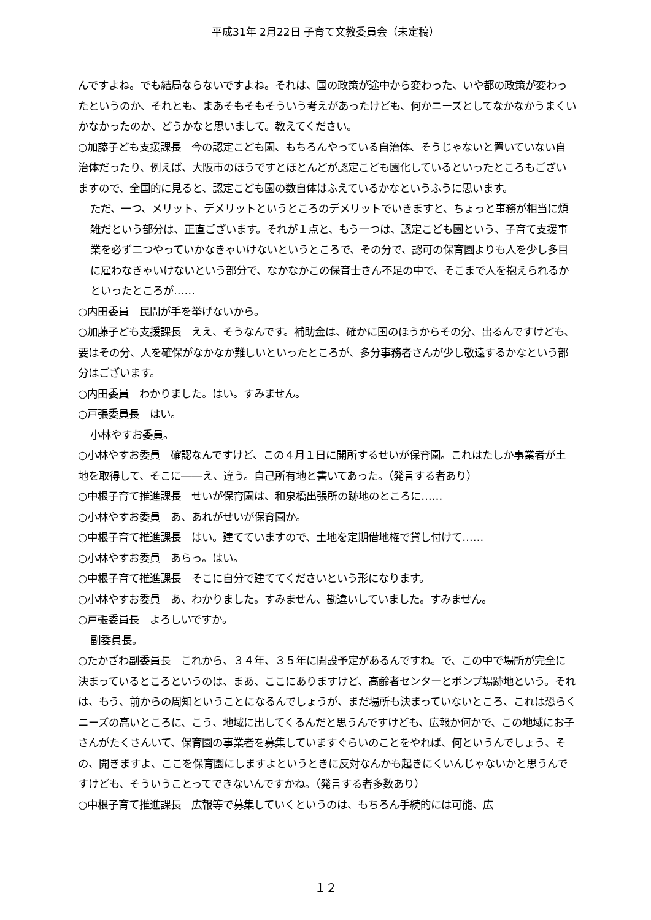平成31年 2月22日 子育て文教委員会（未定稿）
んですよね。でも結局ならないですよね。それは、国の政策が途中から変わった、いや都の政策が変わったというのか、それとも、まあそもそもそういう考えがあったけども、何かニーズとしてなかなかうまくいかなかったのか、どうかなと思いまして。教えてください。
○加藤子ども支援課長　今の認定こども園、もちろんやっている自治体、そうじゃないと置いていない自治体だったり、例えば、大阪市のほうですとほとんどが認定こども園化しているといったところもございますので、全国的に見ると、認定こども園の数自体はふえているかなというふうに思います。
ただ、一つ、メリット、デメリットというところのデメリットでいきますと、ちょっと事務が相当に煩雑だという部分は、正直ございます。それが１点と、もう一つは、認定こども園という、子育て支援事業を必ず二つやっていかなきゃいけないというところで、その分で、認可の保育園よりも人を少し多目に雇わなきゃいけないという部分で、なかなかこの保育士さん不足の中で、そこまで人を抱えられるかといったところが……
○内田委員　民間が手を挙げないから。
○加藤子ども支援課長　ええ、そうなんです。補助金は、確かに国のほうからその分、出るんですけども、要はその分、人を確保がなかなか難しいといったところが、多分事務者さんが少し敬遠するかなという部分はございます。
○内田委員　わかりました。はい。すみません。
○戸張委員長　はい。
小林やすお委員。
○小林やすお委員　確認なんですけど、この４月１日に開所するせいが保育園。これはたしか事業者が土地を取得して、そこに――え、違う。自己所有地と書いてあった。（発言する者あり）
○中根子育て推進課長　せいが保育園は、和泉橋出張所の跡地のところに……
○小林やすお委員　あ、あれがせいが保育園か。
○中根子育て推進課長　はい。建てていますので、土地を定期借地権で貸し付けて……
○小林やすお委員　あらっ。はい。
○中根子育て推進課長　そこに自分で建ててくださいという形になります。
○小林やすお委員　あ、わかりました。すみません、勘違いしていました。すみません。
○戸張委員長　よろしいですか。
副委員長。
○たかざわ副委員長　これから、３４年、３５年に開設予定があるんですね。で、この中で場所が完全に決まっているところというのは、まあ、ここにありますけど、高齢者センターとポンプ場跡地という。それは、もう、前からの周知ということになるんでしょうが、まだ場所も決まっていないところ、これは恐らくニーズの高いところに、こう、地域に出してくるんだと思うんですけども、広報か何かで、この地域にお子さんがたくさんいて、保育園の事業者を募集していますぐらいのことをやれば、何というんでしょう、その、開きますよ、ここを保育園にしますよというときに反対なんかも起きにくいんじゃないかと思うんですけども、そういうことってできないんですかね。（発言する者多数あり）
○中根子育て推進課長　広報等で募集していくというのは、もちろん手続的には可能、広
１２